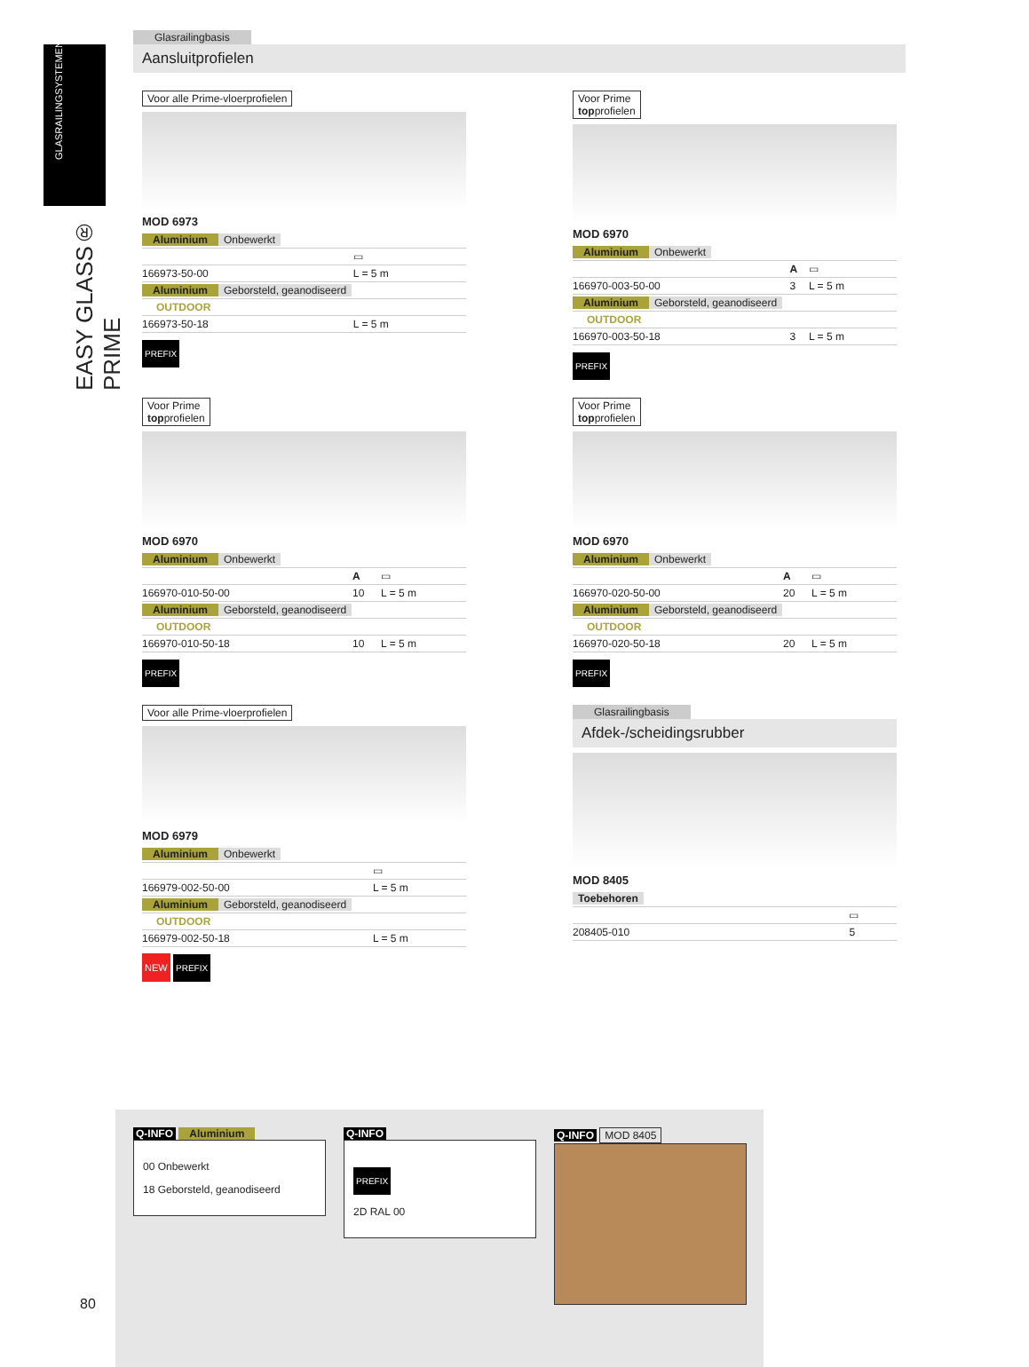GLASRAILINGSYSTEMEN
EASY GLASS® PRIME
Glasrailingbasis
Aansluitprofielen
Voor alle Prime-vloerprofielen
MOD 6973
| Aluminium Onbewerkt | |
| | ▭ |
| 166973-50-00 | L = 5 m |
| Aluminium Geborsteld, geanodiseerd | |
| OUTDOOR | |
| 166973-50-18 | L = 5 m |
PREFIX
Voor Prime
topprofielen
MOD 6970
| Aluminium Onbewerkt | | |
| | A | ▭ |
| 166970-003-50-00 | 3 | L = 5 m |
| Aluminium Geborsteld, geanodiseerd | | |
| OUTDOOR | | |
| 166970-003-50-18 | 3 | L = 5 m |
PREFIX
Voor Prime
topprofielen
MOD 6970
| Aluminium Onbewerkt | | |
| | A | ▭ |
| 166970-010-50-00 | 10 | L = 5 m |
| Aluminium Geborsteld, geanodiseerd | | |
| OUTDOOR | | |
| 166970-010-50-18 | 10 | L = 5 m |
PREFIX
Voor Prime
topprofielen
MOD 6970
| Aluminium Onbewerkt | | |
| | A | ▭ |
| 166970-020-50-00 | 20 | L = 5 m |
| Aluminium Geborsteld, geanodiseerd | | |
| OUTDOOR | | |
| 166970-020-50-18 | 20 | L = 5 m |
PREFIX
Voor alle Prime-vloerprofielen
MOD 6979
| Aluminium Onbewerkt | |
| | ▭ |
| 166979-002-50-00 | L = 5 m |
| Aluminium Geborsteld, geanodiseerd | |
| OUTDOOR | |
| 166979-002-50-18 | L = 5 m |
NEW PREFIX
Glasrailingbasis
Afdek-/scheidingsrubber
MOD 8405
| Toebehoren | |
| | ▭ |
| 208405-010 | 5 |
Q-INFO Aluminium
00 Onbewerkt
18 Geborsteld, geanodiseerd
Q-INFO
PREFIX
2D RAL 00
Q-INFO MOD 8405
80